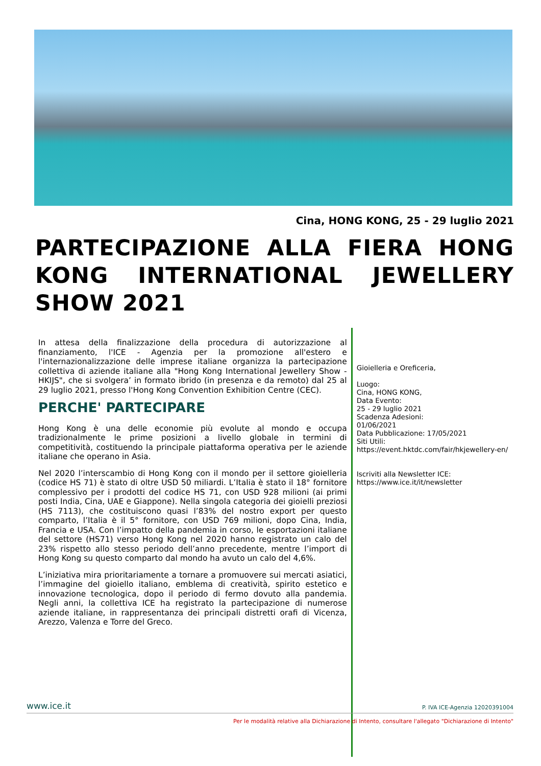Cina, HONG KONG, 25 - 29 luglio 2021
PARTECIPAZIONE ALLA FIERA HONG KONG INTERNATIONAL JEWELLERY SHOW 2021
In attesa della finalizzazione della procedura di autorizzazione al finanziamento, l'ICE - Agenzia per la promozione all'estero e l'internazionalizzazione delle imprese italiane organizza la partecipazione collettiva di aziende italiane alla "Hong Kong International Jewellery Show - HKIJS", che si svolgera’ in formato ibrido (in presenza e da remoto) dal 25 al 29 luglio 2021, presso l'Hong Kong Convention Exhibition Centre (CEC).
PERCHE' PARTECIPARE
Hong Kong è una delle economie più evolute al mondo e occupa tradizionalmente le prime posizioni a livello globale in termini di competitività, costituendo la principale piattaforma operativa per le aziende italiane che operano in Asia.
Nel 2020 l’interscambio di Hong Kong con il mondo per il settore gioielleria (codice HS 71) è stato di oltre USD 50 miliardi. L’Italia è stato il 18° fornitore complessivo per i prodotti del codice HS 71, con USD 928 milioni (ai primi posti India, Cina, UAE e Giappone). Nella singola categoria dei gioielli preziosi (HS 7113), che costituiscono quasi l’83% del nostro export per questo comparto, l’Italia è il 5° fornitore, con USD 769 milioni, dopo Cina, India, Francia e USA. Con l’impatto della pandemia in corso, le esportazioni italiane del settore (HS71) verso Hong Kong nel 2020 hanno registrato un calo del 23% rispetto allo stesso periodo dell’anno precedente, mentre l’import di Hong Kong su questo comparto dal mondo ha avuto un calo del 4,6%.
L’iniziativa mira prioritariamente a tornare a promuovere sui mercati asiatici, l’immagine del gioiello italiano, emblema di creatività, spirito estetico e innovazione tecnologica, dopo il periodo di fermo dovuto alla pandemia. Negli anni, la collettiva ICE ha registrato la partecipazione di numerose aziende italiane, in rappresentanza dei principali distretti orafi di Vicenza, Arezzo, Valenza e Torre del Greco.
Gioielleria e Oreficeria,
Luogo:
Cina, HONG KONG,
Data Evento:
25 - 29 luglio 2021
Scadenza Adesioni:
01/06/2021
Data Pubblicazione: 17/05/2021
Siti Utili:
https://event.hktdc.com/fair/hkjewellery-en/
Iscriviti alla Newsletter ICE:
https://www.ice.it/it/newsletter
www.ice.it P. IVA ICE-Agenzia 12020391004
Per le modalità relative alla Dichiarazione di Intento, consultare l'allegato "Dichiarazione di Intento"